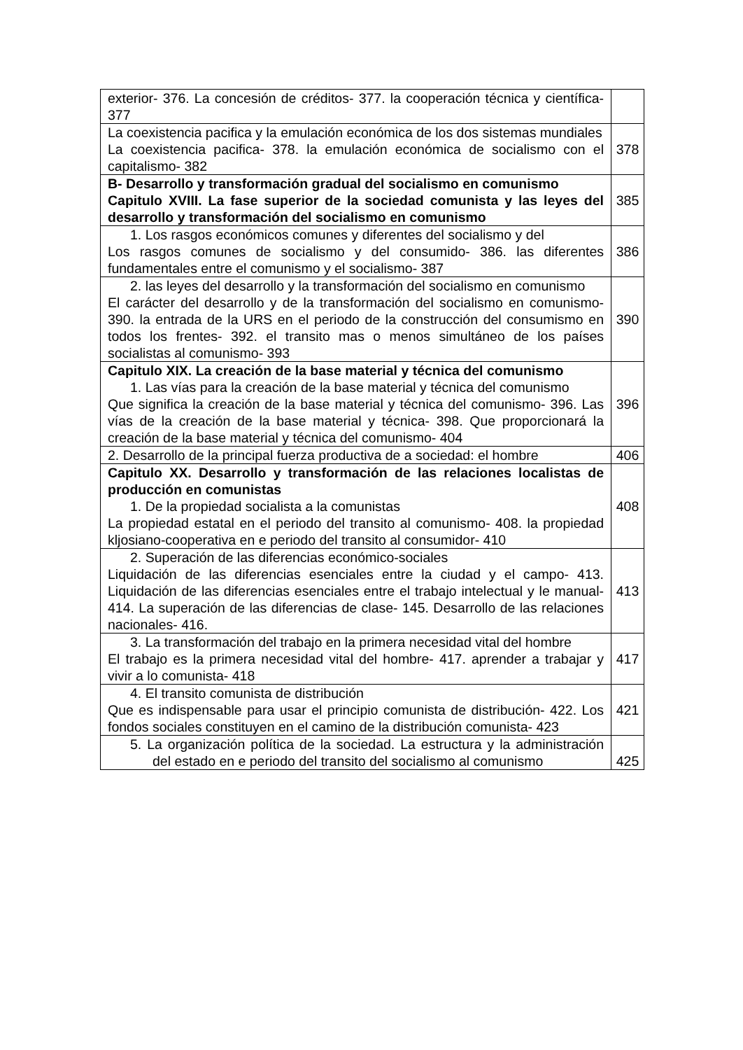| exterior- 376. La concesión de créditos- 377. la cooperación técnica y científica- 377 | |
| La coexistencia pacifica y la emulación económica de los dos sistemas mundiales La coexistencia pacifica- 378. la emulación económica de socialismo con el capitalismo- 382 | 378 |
| B- Desarrollo y transformación gradual del socialismo en comunismo Capitulo XVIII. La fase superior de la sociedad comunista y las leyes del desarrollo y transformación del socialismo en comunismo | 385 |
| 1. Los rasgos económicos comunes y diferentes del socialismo y del Los rasgos comunes de socialismo y del consumido- 386. las diferentes fundamentales entre el comunismo y el socialismo- 387 | 386 |
| 2. las leyes del desarrollo y la transformación del socialismo en comunismo El carácter del desarrollo y de la transformación del socialismo en comunismo- 390. la entrada de la URS en el periodo de la construcción del consumismo en todos los frentes- 392. el transito mas o menos simultáneo de los países socialistas al comunismo- 393 | 390 |
| Capitulo XIX. La creación de la base material y técnica del comunismo 1. Las vías para la creación de la base material y técnica del comunismo Que significa la creación de la base material y técnica del comunismo- 396. Las vías de la creación de la base material y técnica- 398. Que proporcionará la creación de la base material y técnica del comunismo- 404 | 396 |
| 2. Desarrollo de la principal fuerza productiva de a sociedad: el hombre | 406 |
| Capitulo XX. Desarrollo y transformación de las relaciones localistas de producción en comunistas 1. De la propiedad socialista a la comunistas La propiedad estatal en el periodo del transito al comunismo- 408. la propiedad kljosiano-cooperativa en e periodo del transito al consumidor- 410 | 408 |
| 2. Superación de las diferencias económico-sociales Liquidación de las diferencias esenciales entre la ciudad y el campo- 413. Liquidación de las diferencias esenciales entre el trabajo intelectual y le manual- 414. La superación de las diferencias de clase- 145. Desarrollo de las relaciones nacionales- 416. | 413 |
| 3. La transformación del trabajo en la primera necesidad vital del hombre El trabajo es la primera necesidad vital del hombre- 417. aprender a trabajar y vivir a lo comunista- 418 | 417 |
| 4. El transito comunista de distribución Que es indispensable para usar el principio comunista de distribución- 422. Los fondos sociales constituyen en el camino de la distribución comunista- 423 | 421 |
| 5. La organización política de la sociedad. La estructura y la administración del estado en e periodo del transito del socialismo al comunismo | 425 |